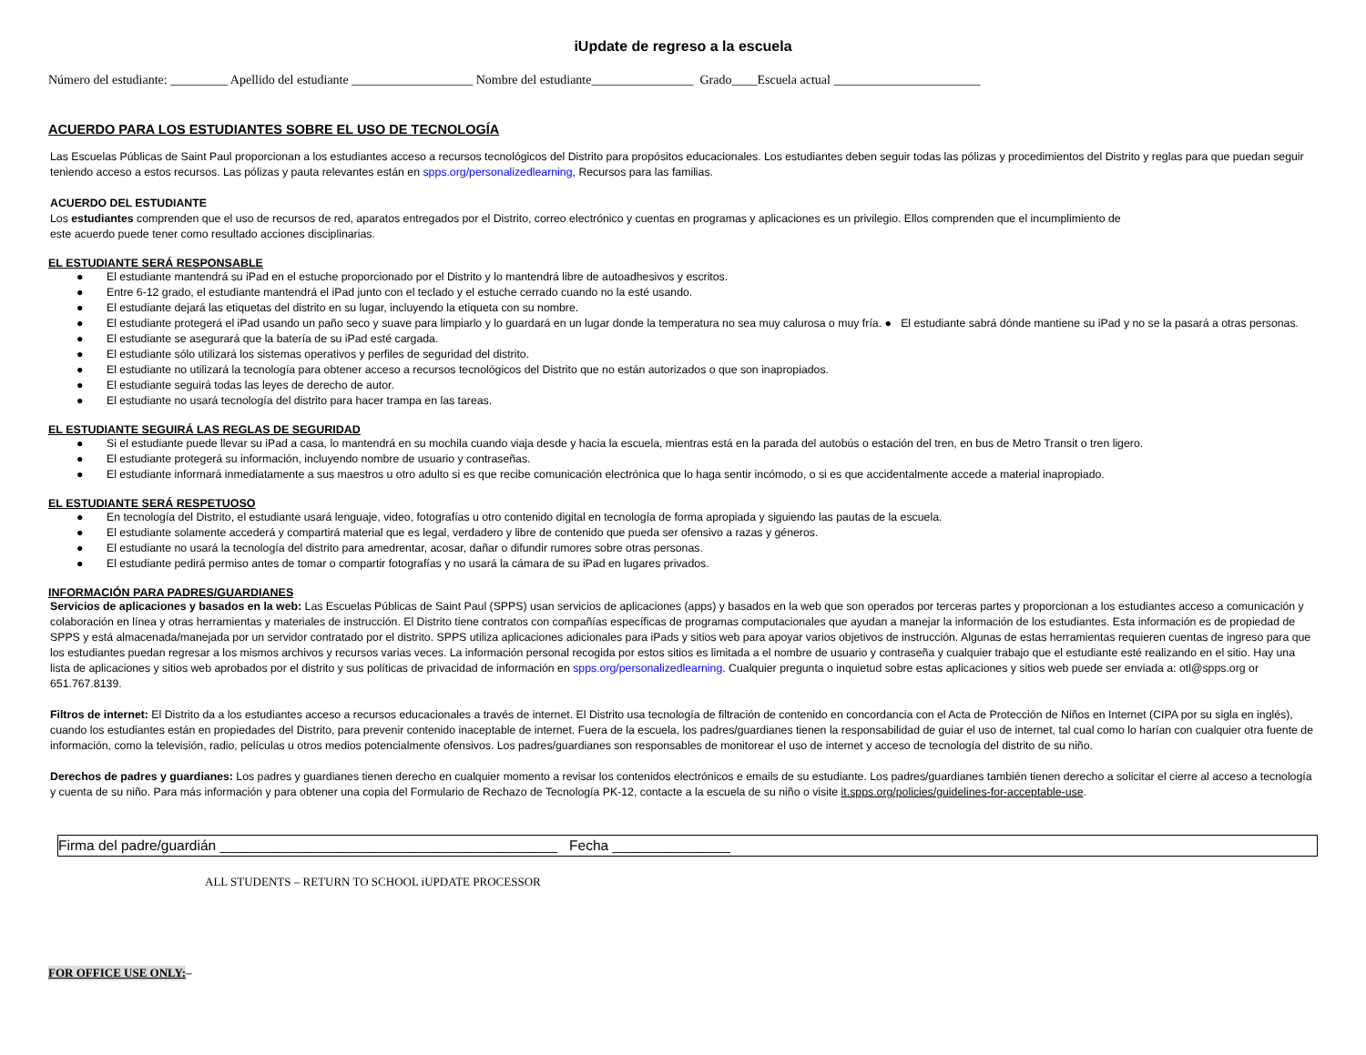iUpdate de regreso a la escuela
Número del estudiante: _________ Apellido del estudiante ___________________ Nombre del estudiante________________ Grado____Escuela actual _______________________
ACUERDO PARA LOS ESTUDIANTES SOBRE EL USO DE TECNOLOGÍA
Las Escuelas Públicas de Saint Paul proporcionan a los estudiantes acceso a recursos tecnológicos del Distrito para propósitos educacionales. Los estudiantes deben seguir todas las pólizas y procedimientos del Distrito y reglas para que puedan seguir teniendo acceso a estos recursos. Las pólizas y pauta relevantes están en spps.org/personalizedlearning, Recursos para las familias.
ACUERDO DEL ESTUDIANTE
Los estudiantes comprenden que el uso de recursos de red, aparatos entregados por el Distrito, correo electrónico y cuentas en programas y aplicaciones es un privilegio. Ellos comprenden que el incumplimiento de
este acuerdo puede tener como resultado acciones disciplinarias.
EL ESTUDIANTE SERÁ RESPONSABLE
● El estudiante mantendrá su iPad en el estuche proporcionado por el Distrito y lo mantendrá libre de autoadhesivos y escritos.
● Entre 6-12 grado, el estudiante mantendrá el iPad junto con el teclado y el estuche cerrado cuando no la esté usando.
● El estudiante dejará las etiquetas del distrito en su lugar, incluyendo la etiqueta con su nombre.
● El estudiante protegerá el iPad usando un paño seco y suave para limpiarlo y lo guardará en un lugar donde la temperatura no sea muy calurosa o muy fría. ● El estudiante sabrá dónde mantiene su iPad y no se la pasará a otras personas.
● El estudiante se asegurará que la batería de su iPad esté cargada.
● El estudiante sólo utilizará los sistemas operativos y perfiles de seguridad del distrito.
● El estudiante no utilizará la tecnología para obtener acceso a recursos tecnológicos del Distrito que no están autorizados o que son inapropiados.
● El estudiante seguirá todas las leyes de derecho de autor.
● El estudiante no usará tecnología del distrito para hacer trampa en las tareas.
EL ESTUDIANTE SEGUIRÁ LAS REGLAS DE SEGURIDAD
● Si el estudiante puede llevar su iPad a casa, lo mantendrá en su mochila cuando viaja desde y hacia la escuela, mientras está en la parada del autobús o estación del tren, en bus de Metro Transit o tren ligero.
● El estudiante protegerá su información, incluyendo nombre de usuario y contraseñas.
● El estudiante informará inmediatamente a sus maestros u otro adulto si es que recibe comunicación electrónica que lo haga sentir incómodo, o si es que accidentalmente accede a material inapropiado.
EL ESTUDIANTE SERÁ RESPETUOSO
● En tecnología del Distrito, el estudiante usará lenguaje, video, fotografías u otro contenido digital en tecnología de forma apropiada y siguiendo las pautas de la escuela.
● El estudiante solamente accederá y compartirá material que es legal, verdadero y libre de contenido que pueda ser ofensivo a razas y géneros.
● El estudiante no usará la tecnología del distrito para amedrentar, acosar, dañar o difundir rumores sobre otras personas.
● El estudiante pedirá permiso antes de tomar o compartir fotografías y no usará la cámara de su iPad en lugares privados.
INFORMACIÓN PARA PADRES/GUARDIANES
Servicios de aplicaciones y basados en la web: Las Escuelas Públicas de Saint Paul (SPPS) usan servicios de aplicaciones (apps) y basados en la web que son operados por terceras partes y proporcionan a los estudiantes acceso a comunicación y colaboración en línea y otras herramientas y materiales de instrucción. El Distrito tiene contratos con compañías específicas de programas computacionales que ayudan a manejar la información de los estudiantes. Esta información es de propiedad de SPPS y está almacenada/manejada por un servidor contratado por el distrito. SPPS utiliza aplicaciones adicionales para iPads y sitios web para apoyar varios objetivos de instrucción. Algunas de estas herramientas requieren cuentas de ingreso para que los estudiantes puedan regresar a los mismos archivos y recursos varias veces. La información personal recogida por estos sitios es limitada a el nombre de usuario y contraseña y cualquier trabajo que el estudiante esté realizando en el sitio. Hay una lista de aplicaciones y sitios web aprobados por el distrito y sus políticas de privacidad de información en spps.org/personalizedlearning. Cualquier pregunta o inquietud sobre estas aplicaciones y sitios web puede ser enviada a: otl@spps.org or 651.767.8139.
Filtros de internet: El Distrito da a los estudiantes acceso a recursos educacionales a través de internet. El Distrito usa tecnología de filtración de contenido en concordancia con el Acta de Protección de Niños en Internet (CIPA por su sigla en inglés), cuando los estudiantes están en propiedades del Distrito, para prevenir contenido inaceptable de internet. Fuera de la escuela, los padres/guardianes tienen la responsabilidad de guiar el uso de internet, tal cual como lo harían con cualquier otra fuente de información, como la televisión, radio, películas u otros medios potencialmente ofensivos. Los padres/guardianes son responsables de monitorear el uso de internet y acceso de tecnología del distrito de su niño.
Derechos de padres y guardianes: Los padres y guardianes tienen derecho en cualquier momento a revisar los contenidos electrónicos e emails de su estudiante. Los padres/guardianes también tienen derecho a solicitar el cierre al acceso a tecnología y cuenta de su niño. Para más información y para obtener una copia del Formulario de Rechazo de Tecnología PK-12, contacte a la escuela de su niño o visite it.spps.org/policies/guidelines-for-acceptable-use.
Firma del padre/guardián ___________________________________________ Fecha _______________
ALL STUDENTS – RETURN TO SCHOOL iUPDATE PROCESSOR
FOR OFFICE USE ONLY:
–